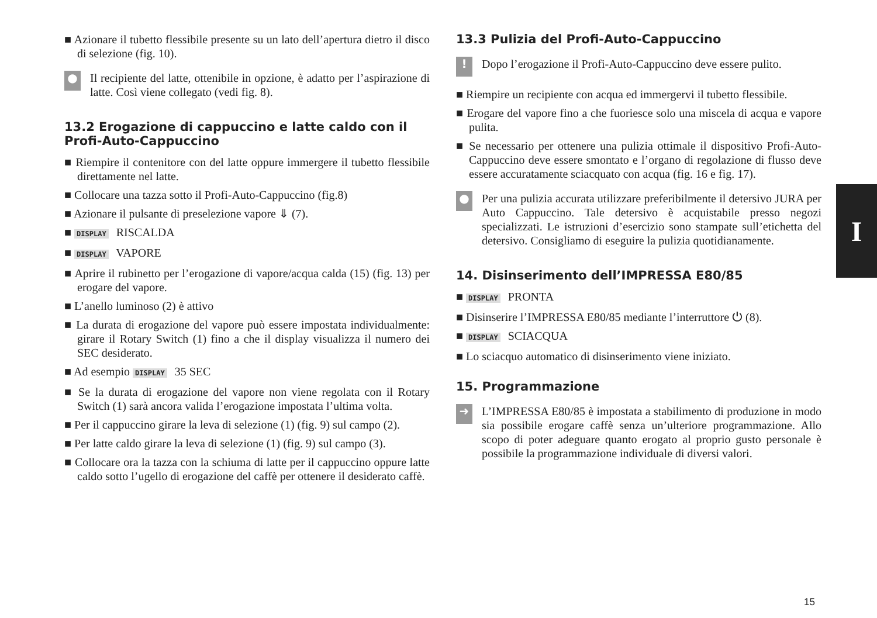■ Azionare il tubetto flessibile presente su un lato dell’apertura dietro il disco di selezione (fig. 10).
●
Il recipiente del latte, ottenibile in opzione, è adatto per l’aspirazione di latte. Così viene collegato (vedi fig. 8).
13.2 Erogazione di cappuccino e latte caldo con il Profi-Auto-Cappuccino
■ Riempire il contenitore con del latte oppure immergere il tubetto flessibile direttamente nel latte.
■ Collocare una tazza sotto il Profi-Auto-Cappuccino (fig.8)
■ Azionare il pulsante di preselezione vapore ⇓ (7).
■ DISPLAY RISCALDA
■ DISPLAY VAPORE
■ Aprire il rubinetto per l’erogazione di vapore/acqua calda (15) (fig. 13) per erogare del vapore.
■ L’anello luminoso (2) è attivo
■ La durata di erogazione del vapore può essere impostata individualmente: girare il Rotary Switch (1) fino a che il display visualizza il numero dei SEC desiderato.
■ Ad esempio DISPLAY 35 SEC
■ Se la durata di erogazione del vapore non viene regolata con il Rotary Switch (1) sarà ancora valida l’erogazione impostata l’ultima volta.
■ Per il cappuccino girare la leva di selezione (1) (fig. 9) sul campo (2).
■ Per latte caldo girare la leva di selezione (1) (fig. 9) sul campo (3).
■ Collocare ora la tazza con la schiuma di latte per il cappuccino oppure latte caldo sotto l’ugello di erogazione del caffè per ottenere il desiderato caffè.
13.3 Pulizia del Profi-Auto-Cappuccino
!
Dopo l’erogazione il Profi-Auto-Cappuccino deve essere pulito.
■ Riempire un recipiente con acqua ed immergervi il tubetto flessibile.
■ Erogare del vapore fino a che fuoriesce solo una miscela di acqua e vapore pulita.
■ Se necessario per ottenere una pulizia ottimale il dispositivo Profi-Auto-Cappuccino deve essere smontato e l’organo di regolazione di flusso deve essere accuratamente sciacquato con acqua (fig. 16 e fig. 17).
●
Per una pulizia accurata utilizzare preferibilmente il detersivo JURA per Auto Cappuccino. Tale detersivo è acquistabile presso negozi specializzati. Le istruzioni d’esercizio sono stampate sull’etichetta del detersivo. Consigliamo di eseguire la pulizia quotidianamente.
14. Disinserimento dell’IMPRESSA E80/85
■ DISPLAY PRONTA
■ Disinserire l’IMPRESSA E80/85 mediante l’interruttore ⏻ (8).
■ DISPLAY SCIACQUA
■ Lo sciacquo automatico di disinserimento viene iniziato.
15. Programmazione
➜
L’IMPRESSA E80/85 è impostata a stabilimento di produzione in modo sia possibile erogare caffè senza un’ulteriore programmazione. Allo scopo di poter adeguare quanto erogato al proprio gusto personale è possibile la programmazione individuale di diversi valori.
I
15